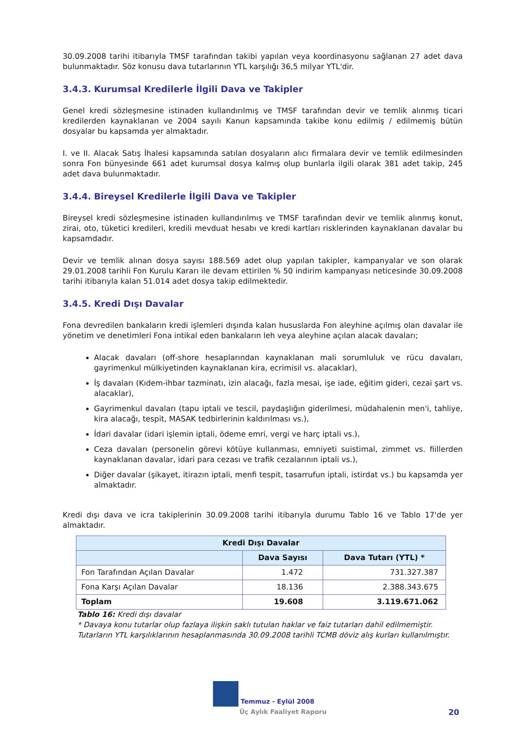30.09.2008 tarihi itibarıyla TMSF tarafından takibi yapılan veya koordinasyonu sağlanan 27 adet dava bulunmaktadır. Söz konusu dava tutarlarının YTL karşılığı 36,5 milyar YTL'dir.
3.4.3. Kurumsal Kredilerle İlgili Dava ve Takipler
Genel kredi sözleşmesine istinaden kullandırılmış ve TMSF tarafından devir ve temlik alınmış ticari kredilerden kaynaklanan ve 2004 sayılı Kanun kapsamında takibe konu edilmiş / edilmemiş bütün dosyalar bu kapsamda yer almaktadır.
I. ve II. Alacak Satış İhalesi kapsamında satılan dosyaların alıcı firmalara devir ve temlik edilmesinden sonra Fon bünyesinde 661 adet kurumsal dosya kalmış olup bunlarla ilgili olarak 381 adet takip, 245 adet dava bulunmaktadır.
3.4.4. Bireysel Kredilerle İlgili Dava ve Takipler
Bireysel kredi sözleşmesine istinaden kullandırılmış ve TMSF tarafından devir ve temlik alınmış konut, zirai, oto, tüketici kredileri, kredili mevduat hesabı ve kredi kartları risklerinden kaynaklanan davalar bu kapsamdadır.
Devir ve temlik alınan dosya sayısı 188.569 adet olup yapılan takipler, kampanyalar ve son olarak 29.01.2008 tarihli Fon Kurulu Kararı ile devam ettirilen % 50 indirim kampanyası neticesinde 30.09.2008 tarihi itibarıyla kalan 51.014 adet dosya takip edilmektedir.
3.4.5. Kredi Dışı Davalar
Fona devredilen bankaların kredi işlemleri dışında kalan hususlarda Fon aleyhine açılmış olan davalar ile yönetim ve denetimleri Fona intikal eden bankaların leh veya aleyhine açılan alacak davaları;
Alacak davaları (off-shore hesaplarından kaynaklanan mali sorumluluk ve rücu davaları, gayrimenkul mülkiyetinden kaynaklanan kira, ecrimisil vs. alacaklar),
İş davaları (Kıdem-ihbar tazminatı, izin alacağı, fazla mesai, işe iade, eğitim gideri, cezai şart vs. alacaklar),
Gayrimenkul davaları (tapu iptali ve tescil, paydaşlığın giderilmesi, müdahalenin men'i, tahliye, kira alacağı, tespit, MASAK tedbirlerinin kaldırılması vs.),
İdari davalar (idari işlemin iptali, ödeme emri, vergi ve harç iptali vs.),
Ceza davaları (personelin görevi kötüye kullanması, emniyeti suistimal, zimmet vs. fiillerden kaynaklanan davalar, idari para cezası ve trafik cezalarının iptali vs.),
Diğer davalar (şikayet, itirazın iptali, menfi tespit, tasarrufun iptali, istirdat vs.) bu kapsamda yer almaktadır.
Kredi dışı dava ve icra takiplerinin 30.09.2008 tarihi itibarıyla durumu Tablo 16 ve Tablo 17'de yer almaktadır.
| Kredi Dışı Davalar | | |
| --- | --- | --- |
| | Dava Sayısı | Dava Tutarı (YTL) * |
| Fon Tarafından Açılan Davalar | 1.472 | 731.327.387 |
| Fona Karşı Açılan Davalar | 18.136 | 2.388.343.675 |
| Toplam | 19.608 | 3.119.671.062 |
Tablo 16: Kredi dışı davalar
* Davaya konu tutarlar olup fazlaya ilişkin saklı tutulan haklar ve faiz tutarları dahil edilmemiştir. Tutarların YTL karşılıklarının hesaplanmasında 30.09.2008 tarihli TCMB döviz alış kurları kullanılmıştır.
Temmuz - Eylül 2008
Üç Aylık Faaliyet Raporu
20